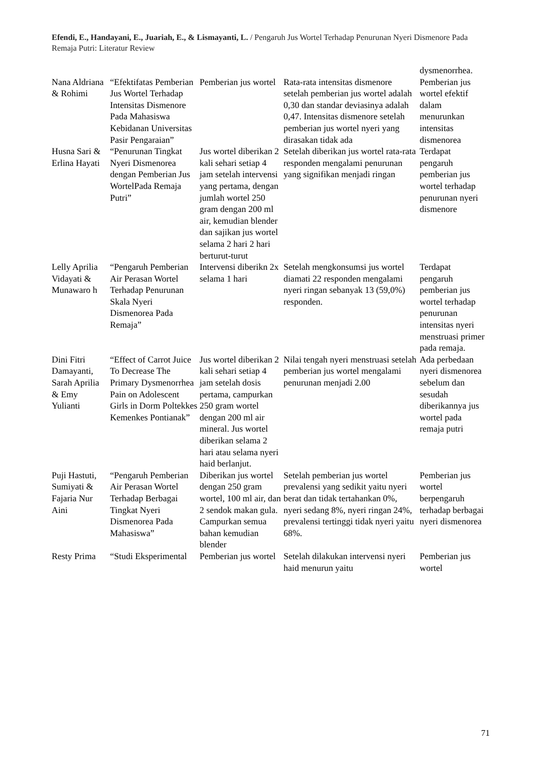Efendi, E., Handayani, E., Juariah, E., & Lismayanti, L. / Pengaruh Jus Wortel Terhadap Penurunan Nyeri Dismenore Pada Remaja Putri: Literatur Review
| | | | | dysmenorrhea. |
| Nana Aldriana & Rohimi | “Efektifatas Pemberian Jus Wortel Terhadap Intensitas Dismenore Pada Mahasiswa Kebidanan Universitas Pasir Pengaraian” | Pemberian jus wortel | Rata-rata intensitas dismenore setelah pemberian jus wortel adalah 0,30 dan standar deviasinya adalah 0,47. Intensitas dismenore setelah pemberian jus wortel nyeri yang dirasakan tidak ada | Pemberian jus wortel efektif dalam menurunkan intensitas dismenorea |
| Husna Sari & Erlina Hayati | “Penurunan Tingkat Nyeri Dismenorea dengan Pemberian Jus WortelPada Remaja Putri” | Jus wortel diberikan 2 kali sehari setiap 4 jam setelah intervensi yang pertama, dengan jumlah wortel 250 gram dengan 200 ml air, kemudian blender dan sajikan jus wortel selama 2 hari 2 hari berturut-turut | Setelah diberikan jus wortel rata-rata responden mengalami penurunan yang signifikan menjadi ringan | Terdapat pengaruh pemberian jus wortel terhadap penurunan nyeri dismenore |
| Lelly Aprilia Vidayati & Munawaro h | “Pengaruh Pemberian Air Perasan Wortel Terhadap Penurunan Skala Nyeri Dismenorea Pada Remaja” | Intervensi diberikn 2x selama 1 hari | Setelah mengkonsumsi jus wortel diamati 22 responden mengalami nyeri ringan sebanyak 13 (59,0%) responden. | Terdapat pengaruh pemberian jus wortel terhadap penurunan intensitas nyeri menstruasi primer pada remaja. |
| Dini Fitri Damayanti, Sarah Aprilia & Emy Yulianti | “Effect of Carrot Juice To Decrease The Primary Dysmenorrhea Pain on Adolescent Girls in Dorm Poltekkes Kemenkes Pontianak” | Jus wortel diberikan 2 kali sehari setiap 4 jam setelah dosis pertama, campurkan 250 gram wortel dengan 200 ml air mineral. Jus wortel diberikan selama 2 hari atau selama nyeri haid berlanjut. | Nilai tengah nyeri menstruasi setelah pemberian jus wortel mengalami penurunan menjadi 2.00 | Ada perbedaan nyeri dismenorea sebelum dan sesudah diberikannya jus wortel pada remaja putri |
| Puji Hastuti, Sumiyati & Fajaria Nur Aini | “Pengaruh Pemberian Air Perasan Wortel Terhadap Berbagai Tingkat Nyeri Dismenorea Pada Mahasiswa” | Diberikan jus wortel dengan 250 gram wortel, 100 ml air, dan 2 sendok makan gula. Campurkan semua bahan kemudian blender | Setelah pemberian jus wortel prevalensi yang sedikit yaitu nyeri berat dan tidak tertahankan 0%, nyeri sedang 8%, nyeri ringan 24%, prevalensi tertinggi tidak nyeri yaitu 68%. | Pemberian jus wortel berpengaruh terhadap berbagai nyeri dismenorea |
| Resty Prima | “Studi Eksperimental | Pemberian jus wortel | Setelah dilakukan intervensi nyeri haid menurun yaitu | Pemberian jus wortel |
71